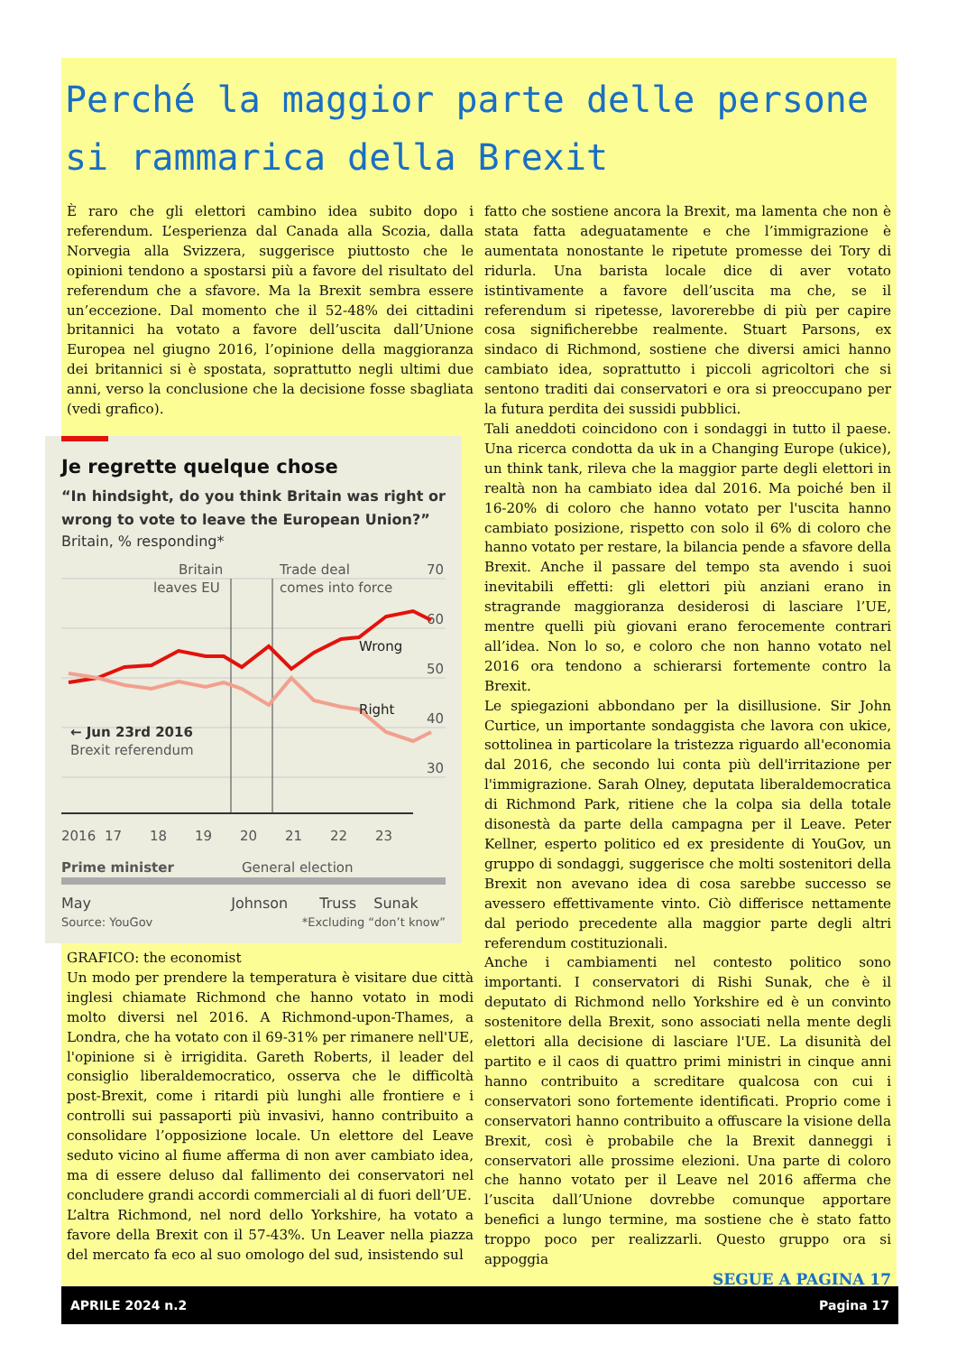Perché la maggior parte delle persone si rammarica della Brexit
È raro che gli elettori cambino idea subito dopo i referendum. L’esperienza dal Canada alla Scozia, dalla Norvegia alla Svizzera, suggerisce piuttosto che le opinioni tendono a spostarsi più a favore del risultato del referendum che a sfavore. Ma la Brexit sembra essere un’eccezione. Dal momento che il 52-48% dei cittadini britannici ha votato a favore dell’uscita dall’Unione Europea nel giugno 2016, l’opinione della maggioranza dei britannici si è spostata, soprattutto negli ultimi due anni, verso la conclusione che la decisione fosse sbagliata (vedi grafico).
Je regrette quelque chose
“In hindsight, do you think Britain was right or wrong to vote to leave the European Union?”
Britain, % responding*
Britain
leaves EU
Trade deal
comes into force
70
60
50
40
30
Wrong
Right
← Jun 23rd 2016
Brexit referendum
2016
17
18
19
20
21
22
23
Prime minister
General election
May Johnson Truss Sunak
Source: YouGov *Excluding “don’t know”
GRAFICO: the economist
Un modo per prendere la temperatura è visitare due città inglesi chiamate Richmond che hanno votato in modi molto diversi nel 2016. A Richmond-upon-Thames, a Londra, che ha votato con il 69-31% per rimanere nell'UE, l'opinione si è irrigidita. Gareth Roberts, il leader del consiglio liberaldemocratico, osserva che le difficoltà post-Brexit, come i ritardi più lunghi alle frontiere e i controlli sui passaporti più invasivi, hanno contribuito a consolidare l’opposizione locale. Un elettore del Leave seduto vicino al fiume afferma di non aver cambiato idea, ma di essere deluso dal fallimento dei conservatori nel concludere grandi accordi commerciali al di fuori dell’UE.
L’altra Richmond, nel nord dello Yorkshire, ha votato a favore della Brexit con il 57-43%. Un Leaver nella piazza del mercato fa eco al suo omologo del sud, insistendo sul
fatto che sostiene ancora la Brexit, ma lamenta che non è stata fatta adeguatamente e che l’immigrazione è aumentata nonostante le ripetute promesse dei Tory di ridurla. Una barista locale dice di aver votato istintivamente a favore dell’uscita ma che, se il referendum si ripetesse, lavorerebbe di più per capire cosa significherebbe realmente. Stuart Parsons, ex sindaco di Richmond, sostiene che diversi amici hanno cambiato idea, soprattutto i piccoli agricoltori che si sentono traditi dai conservatori e ora si preoccupano per la futura perdita dei sussidi pubblici.
Tali aneddoti coincidono con i sondaggi in tutto il paese. Una ricerca condotta da uk in a Changing Europe (ukice), un think tank, rileva che la maggior parte degli elettori in realtà non ha cambiato idea dal 2016. Ma poiché ben il 16-20% di coloro che hanno votato per l'uscita hanno cambiato posizione, rispetto con solo il 6% di coloro che hanno votato per restare, la bilancia pende a sfavore della Brexit. Anche il passare del tempo sta avendo i suoi inevitabili effetti: gli elettori più anziani erano in stragrande maggioranza desiderosi di lasciare l’UE, mentre quelli più giovani erano ferocemente contrari all’idea. Non lo so, e coloro che non hanno votato nel 2016 ora tendono a schierarsi fortemente contro la Brexit.
Le spiegazioni abbondano per la disillusione. Sir John Curtice, un importante sondaggista che lavora con ukice, sottolinea in particolare la tristezza riguardo all'economia dal 2016, che secondo lui conta più dell'irritazione per l'immigrazione. Sarah Olney, deputata liberaldemocratica di Richmond Park, ritiene che la colpa sia della totale disonestà da parte della campagna per il Leave. Peter Kellner, esperto politico ed ex presidente di YouGov, un gruppo di sondaggi, suggerisce che molti sostenitori della Brexit non avevano idea di cosa sarebbe successo se avessero effettivamente vinto. Ciò differisce nettamente dal periodo precedente alla maggior parte degli altri referendum costituzionali.
Anche i cambiamenti nel contesto politico sono importanti. I conservatori di Rishi Sunak, che è il deputato di Richmond nello Yorkshire ed è un convinto sostenitore della Brexit, sono associati nella mente degli elettori alla decisione di lasciare l'UE. La disunità del partito e il caos di quattro primi ministri in cinque anni hanno contribuito a screditare qualcosa con cui i conservatori sono fortemente identificati. Proprio come i conservatori hanno contribuito a offuscare la visione della Brexit, così è probabile che la Brexit danneggi i conservatori alle prossime elezioni. Una parte di coloro che hanno votato per il Leave nel 2016 afferma che l’uscita dall’Unione dovrebbe comunque apportare benefici a lungo termine, ma sostiene che è stato fatto troppo poco per realizzarli. Questo gruppo ora si appoggia
SEGUE A PAGINA 17
APRILE 2024 n.2 Pagina 17